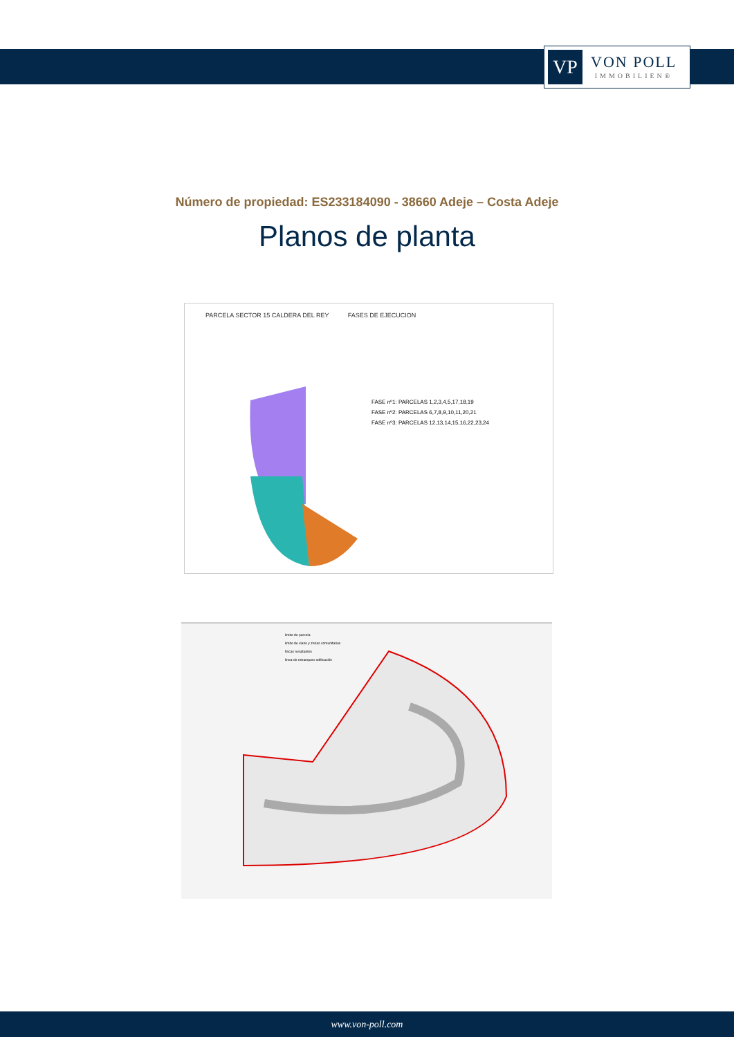VP
VON POLL
IMMOBILIEN®
Número de propiedad: ES233184090 - 38660 Adeje – Costa Adeje
Planos de planta
PARCELA SECTOR 15 CALDERA DEL REY FASES DE EJECUCION
FASE nº1: PARCELAS 1,2,3,4,5,17,18,19
FASE nº2: PARCELAS 6,7,8,9,10,11,20,21
FASE nº3: PARCELAS 12,13,14,15,16,22,23,24
limite de parcela
limite de viario y zonas comunitarias
fincas resultantes
linea de retranqueo edificación
www.von-poll.com